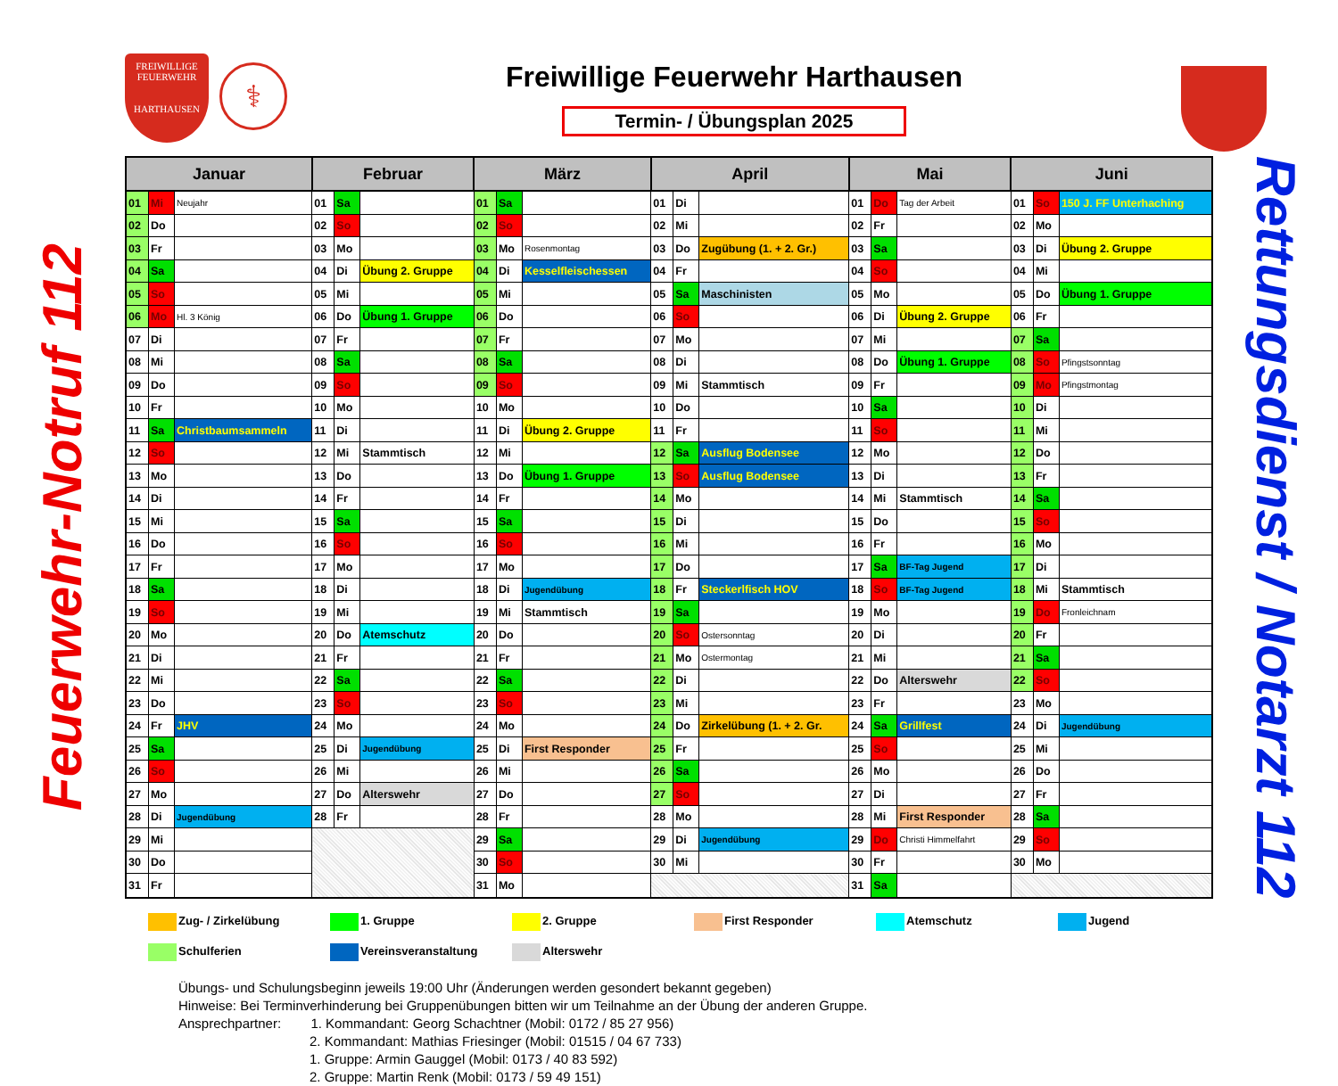FREIWILLIGE
FEUERWEHR
HARTHAUSEN
⚕
Freiwillige Feuerwehr Harthausen
Termin- / Übungsplan 2025
Feuerwehr-Notruf 112
| Januar | | | Februar | | | März | | | April | | | Mai | | | Juni | | |
| --- | --- | --- | --- | --- | --- | --- | --- | --- | --- | --- | --- | --- | --- | --- | --- | --- | --- |
| 01 | Mi | Neujahr | 01 | Sa | | 01 | Sa | | 01 | Di | | 01 | Do | Tag der Arbeit | 01 | So | 150 J. FF Unterhaching |
| 02 | Do | | 02 | So | | 02 | So | | 02 | Mi | | 02 | Fr | | 02 | Mo | |
| 03 | Fr | | 03 | Mo | | 03 | Mo | Rosenmontag | 03 | Do | Zugübung (1. + 2. Gr.) | 03 | Sa | | 03 | Di | Übung 2. Gruppe |
| 04 | Sa | | 04 | Di | Übung 2. Gruppe | 04 | Di | Kesselfleischessen | 04 | Fr | | 04 | So | | 04 | Mi | |
| 05 | So | | 05 | Mi | | 05 | Mi | | 05 | Sa | Maschinisten | 05 | Mo | | 05 | Do | Übung 1. Gruppe |
| 06 | Mo | Hl. 3 König | 06 | Do | Übung 1. Gruppe | 06 | Do | | 06 | So | | 06 | Di | Übung 2. Gruppe | 06 | Fr | |
| 07 | Di | | 07 | Fr | | 07 | Fr | | 07 | Mo | | 07 | Mi | | 07 | Sa | |
| 08 | Mi | | 08 | Sa | | 08 | Sa | | 08 | Di | | 08 | Do | Übung 1. Gruppe | 08 | So | Pfingstsonntag |
| 09 | Do | | 09 | So | | 09 | So | | 09 | Mi | Stammtisch | 09 | Fr | | 09 | Mo | Pfingstmontag |
| 10 | Fr | | 10 | Mo | | 10 | Mo | | 10 | Do | | 10 | Sa | | 10 | Di | |
| 11 | Sa | Christbaumsammeln | 11 | Di | | 11 | Di | Übung 2. Gruppe | 11 | Fr | | 11 | So | | 11 | Mi | |
| 12 | So | | 12 | Mi | Stammtisch | 12 | Mi | | 12 | Sa | Ausflug Bodensee | 12 | Mo | | 12 | Do | |
| 13 | Mo | | 13 | Do | | 13 | Do | Übung 1. Gruppe | 13 | So | Ausflug Bodensee | 13 | Di | | 13 | Fr | |
| 14 | Di | | 14 | Fr | | 14 | Fr | | 14 | Mo | | 14 | Mi | Stammtisch | 14 | Sa | |
| 15 | Mi | | 15 | Sa | | 15 | Sa | | 15 | Di | | 15 | Do | | 15 | So | |
| 16 | Do | | 16 | So | | 16 | So | | 16 | Mi | | 16 | Fr | | 16 | Mo | |
| 17 | Fr | | 17 | Mo | | 17 | Mo | | 17 | Do | | 17 | Sa | BF-Tag Jugend | 17 | Di | |
| 18 | Sa | | 18 | Di | | 18 | Di | Jugendübung | 18 | Fr | Steckerlfisch HOV | 18 | So | BF-Tag Jugend | 18 | Mi | Stammtisch |
| 19 | So | | 19 | Mi | | 19 | Mi | Stammtisch | 19 | Sa | | 19 | Mo | | 19 | Do | Fronleichnam |
| 20 | Mo | | 20 | Do | Atemschutz | 20 | Do | | 20 | So | Ostersonntag | 20 | Di | | 20 | Fr | |
| 21 | Di | | 21 | Fr | | 21 | Fr | | 21 | Mo | Ostermontag | 21 | Mi | | 21 | Sa | |
| 22 | Mi | | 22 | Sa | | 22 | Sa | | 22 | Di | | 22 | Do | Alterswehr | 22 | So | |
| 23 | Do | | 23 | So | | 23 | So | | 23 | Mi | | 23 | Fr | | 23 | Mo | |
| 24 | Fr | JHV | 24 | Mo | | 24 | Mo | | 24 | Do | Zirkelübung (1. + 2. Gr. | 24 | Sa | Grillfest | 24 | Di | Jugendübung |
| 25 | Sa | | 25 | Di | Jugendübung | 25 | Di | First Responder | 25 | Fr | | 25 | So | | 25 | Mi | |
| 26 | So | | 26 | Mi | | 26 | Mi | | 26 | Sa | | 26 | Mo | | 26 | Do | |
| 27 | Mo | | 27 | Do | Alterswehr | 27 | Do | | 27 | So | | 27 | Di | | 27 | Fr | |
| 28 | Di | Jugendübung | 28 | Fr | | 28 | Fr | | 28 | Mo | | 28 | Mi | First Responder | 28 | Sa | |
| 29 | Mi | | | | | 29 | Sa | | 29 | Di | Jugendübung | 29 | Do | Christi Himmelfahrt | 29 | So | |
| 30 | Do | | | | | 30 | So | | 30 | Mi | | 30 | Fr | | 30 | Mo | |
| 31 | Fr | | | | | 31 | Mo | | | | | 31 | Sa | | | | |
Rettungsdienst / Notarzt 112
Zug- / Zirkelübung
1. Gruppe
2. Gruppe
First Responder
Atemschutz
Jugend
Schulferien
Vereinsveranstaltung
Alterswehr
Übungs- und Schulungsbeginn jeweils 19:00 Uhr (Änderungen werden gesondert bekannt gegeben)
Hinweise: Bei Terminverhinderung bei Gruppenübungen bitten wir um Teilnahme an der Übung der anderen Gruppe.
Ansprechpartner: 1. Kommandant: Georg Schachtner (Mobil: 0172 / 85 27 956)
2. Kommandant: Mathias Friesinger (Mobil: 01515 / 04 67 733)
1. Gruppe: Armin Gauggel (Mobil: 0173 / 40 83 592)
2. Gruppe: Martin Renk (Mobil: 0173 / 59 49 151)